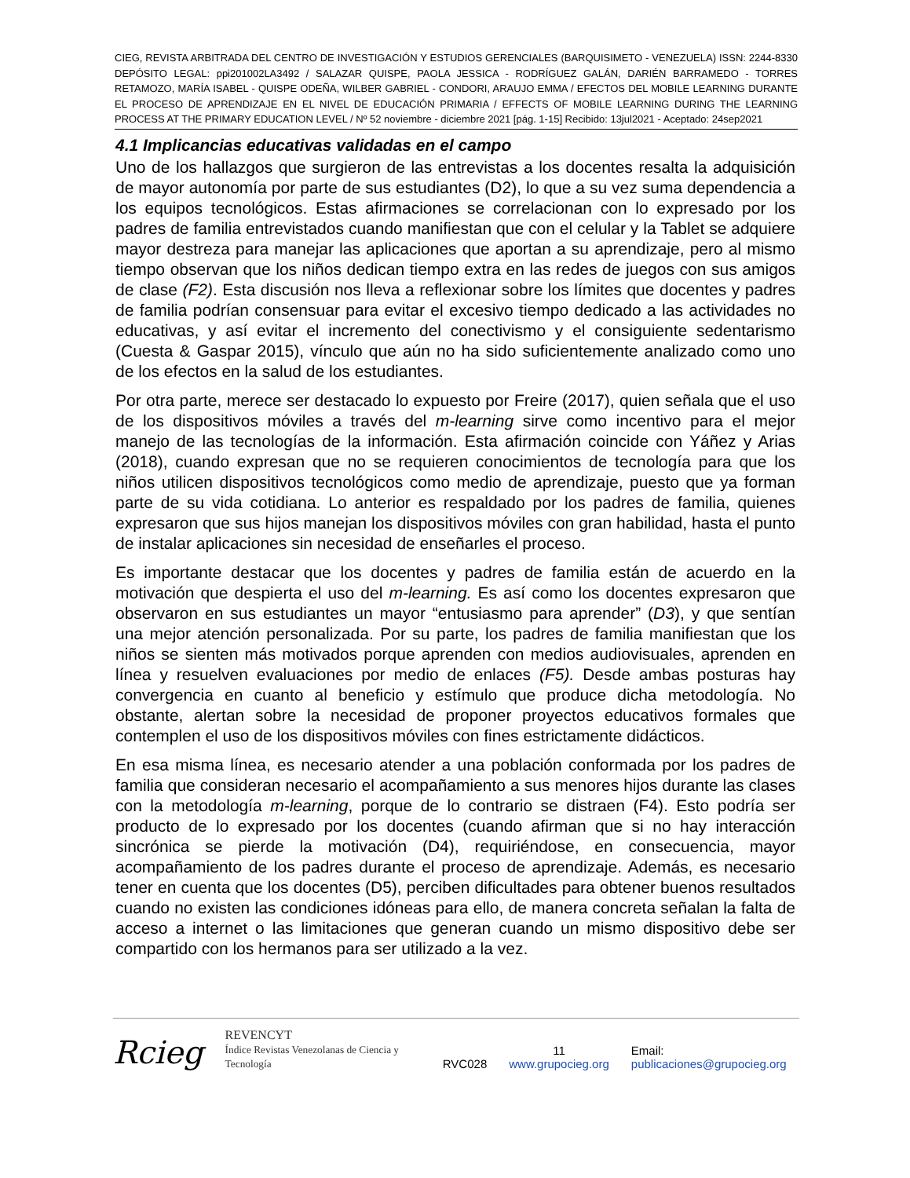CIEG, REVISTA ARBITRADA DEL CENTRO DE INVESTIGACIÓN Y ESTUDIOS GERENCIALES (BARQUISIMETO - VENEZUELA) ISSN: 2244-8330 DEPÓSITO LEGAL: ppi201002LA3492 / SALAZAR QUISPE, PAOLA JESSICA - RODRÍGUEZ GALÁN, DARIÉN BARRAMEDO - TORRES RETAMOZO, MARÍA ISABEL - QUISPE ODEÑA, WILBER GABRIEL - CONDORI, ARAUJO EMMA / EFECTOS DEL MOBILE LEARNING DURANTE EL PROCESO DE APRENDIZAJE EN EL NIVEL DE EDUCACIÓN PRIMARIA / EFFECTS OF MOBILE LEARNING DURING THE LEARNING PROCESS AT THE PRIMARY EDUCATION LEVEL / Nº 52 noviembre - diciembre 2021 [pág. 1-15] Recibido: 13jul2021 - Aceptado: 24sep2021
4.1 Implicancias educativas validadas en el campo
Uno de los hallazgos que surgieron de las entrevistas a los docentes resalta la adquisición de mayor autonomía por parte de sus estudiantes (D2), lo que a su vez suma dependencia a los equipos tecnológicos. Estas afirmaciones se correlacionan con lo expresado por los padres de familia entrevistados cuando manifiestan que con el celular y la Tablet se adquiere mayor destreza para manejar las aplicaciones que aportan a su aprendizaje, pero al mismo tiempo observan que los niños dedican tiempo extra en las redes de juegos con sus amigos de clase (F2). Esta discusión nos lleva a reflexionar sobre los límites que docentes y padres de familia podrían consensuar para evitar el excesivo tiempo dedicado a las actividades no educativas, y así evitar el incremento del conectivismo y el consiguiente sedentarismo (Cuesta & Gaspar 2015), vínculo que aún no ha sido suficientemente analizado como uno de los efectos en la salud de los estudiantes.
Por otra parte, merece ser destacado lo expuesto por Freire (2017), quien señala que el uso de los dispositivos móviles a través del m-learning sirve como incentivo para el mejor manejo de las tecnologías de la información. Esta afirmación coincide con Yáñez y Arias (2018), cuando expresan que no se requieren conocimientos de tecnología para que los niños utilicen dispositivos tecnológicos como medio de aprendizaje, puesto que ya forman parte de su vida cotidiana. Lo anterior es respaldado por los padres de familia, quienes expresaron que sus hijos manejan los dispositivos móviles con gran habilidad, hasta el punto de instalar aplicaciones sin necesidad de enseñarles el proceso.
Es importante destacar que los docentes y padres de familia están de acuerdo en la motivación que despierta el uso del m-learning. Es así como los docentes expresaron que observaron en sus estudiantes un mayor “entusiasmo para aprender” (D3), y que sentían una mejor atención personalizada. Por su parte, los padres de familia manifiestan que los niños se sienten más motivados porque aprenden con medios audiovisuales, aprenden en línea y resuelven evaluaciones por medio de enlaces (F5). Desde ambas posturas hay convergencia en cuanto al beneficio y estímulo que produce dicha metodología. No obstante, alertan sobre la necesidad de proponer proyectos educativos formales que contemplen el uso de los dispositivos móviles con fines estrictamente didácticos.
En esa misma línea, es necesario atender a una población conformada por los padres de familia que consideran necesario el acompañamiento a sus menores hijos durante las clases con la metodología m-learning, porque de lo contrario se distraen (F4). Esto podría ser producto de lo expresado por los docentes (cuando afirman que si no hay interacción sincrónica se pierde la motivación (D4), requiriéndose, en consecuencia, mayor acompañamiento de los padres durante el proceso de aprendizaje. Además, es necesario tener en cuenta que los docentes (D5), perciben dificultades para obtener buenos resultados cuando no existen las condiciones idóneas para ello, de manera concreta señalan la falta de acceso a internet o las limitaciones que generan cuando un mismo dispositivo debe ser compartido con los hermanos para ser utilizado a la vez.
Rcieg REVENCYT
Índice Revistas Venezolanas de Ciencia y Tecnología RVC028 11
www.grupocieg.org Email: publicaciones@grupocieg.org